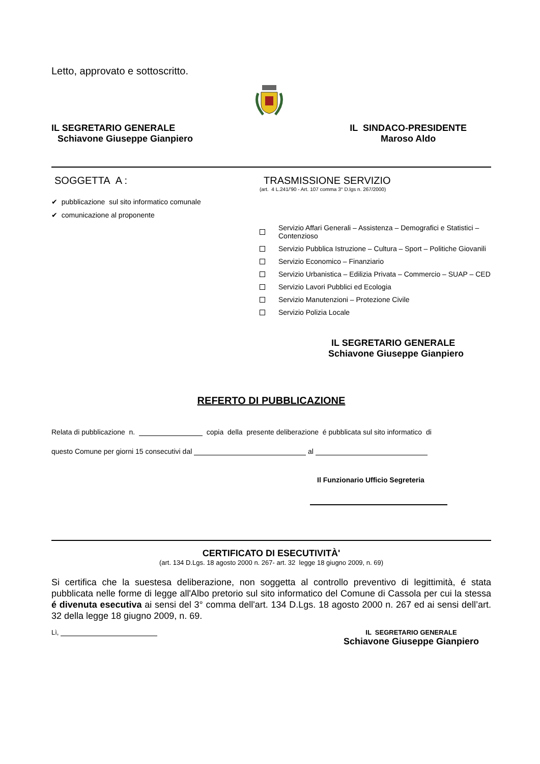Letto, approvato e sottoscritto.
IL SEGRETARIO GENERALE
Schiavone Giuseppe Gianpiero
IL SINDACO-PRESIDENTE
Maroso Aldo
SOGGETTA A :
✔ pubblicazione sul sito informatico comunale
✔ comunicazione al proponente
TRASMISSIONE SERVIZIO
(art. 4 L.241/'90 - Art. 107 comma 3° D.lgs n. 267/2000)
Servizio Affari Generali – Assistenza – Demografici e Statistici – Contenzioso
Servizio Pubblica Istruzione – Cultura – Sport – Politiche Giovanili
Servizio Economico – Finanziario
Servizio Urbanistica – Edilizia Privata – Commercio – SUAP – CED
Servizio Lavori Pubblici ed Ecologia
Servizio Manutenzioni – Protezione Civile
Servizio Polizia Locale
IL SEGRETARIO GENERALE
Schiavone Giuseppe Gianpiero
REFERTO DI PUBBLICAZIONE
Relata di pubblicazione n. copia della presente deliberazione é pubblicata sul sito informatico di
questo Comune per giorni 15 consecutivi dal al
Il Funzionario Ufficio Segreteria
CERTIFICATO DI ESECUTIVITÀ'
(art. 134 D.Lgs. 18 agosto 2000 n. 267- art. 32 legge 18 giugno 2009, n. 69)
Si certifica che la suestesa deliberazione, non soggetta al controllo preventivo di legittimità, é stata pubblicata nelle forme di legge all'Albo pretorio sul sito informatico del Comune di Cassola per cui la stessa é divenuta esecutiva ai sensi del 3° comma dell'art. 134 D.Lgs. 18 agosto 2000 n. 267 ed ai sensi dell’art. 32 della legge 18 giugno 2009, n. 69.
Lì, IL SEGRETARIO GENERALE
Schiavone Giuseppe Gianpiero